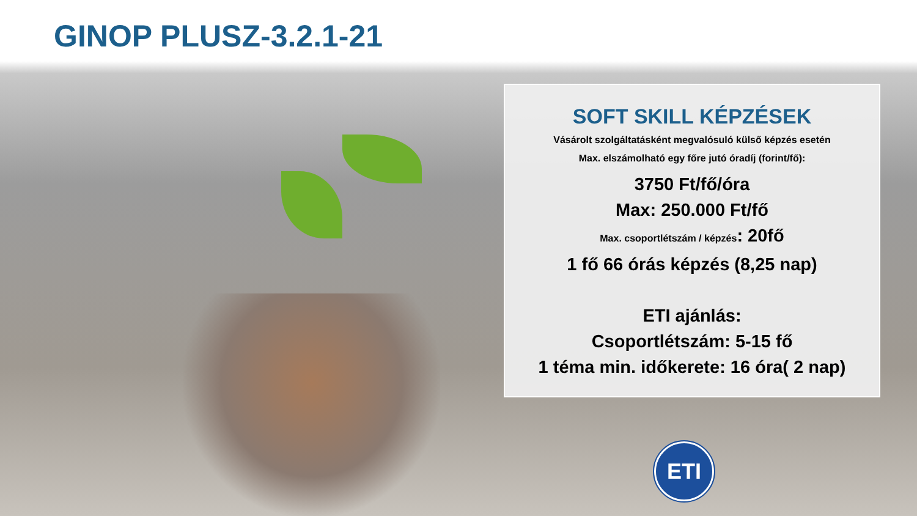GINOP PLUSZ-3.2.1-21
SOFT SKILL KÉPZÉSEK
Vásárolt szolgáltatásként megvalósuló külső képzés esetén
Max. elszámolható egy főre jutó óradíj (forint/fő):
3750 Ft/fő/óra
Max: 250.000 Ft/fő
Max. csoportlétszám / képzés: 20fő
1 fő 66 órás képzés (8,25 nap)
ETI ajánlás:
Csoportlétszám: 5-15 fő
1 téma min. időkerete: 16 óra( 2 nap)
ETI